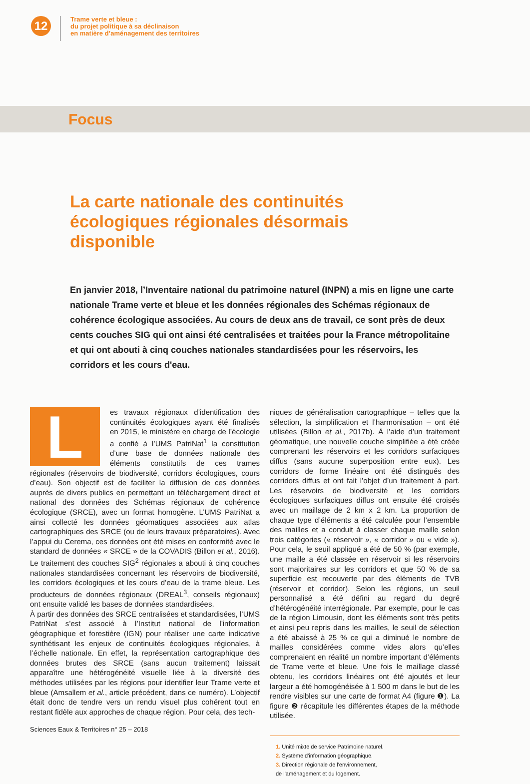12
Trame verte et bleue :
du projet politique à sa déclinaison
en matière d’aménagement des territoires
Focus
La carte nationale des continuités écologiques régionales désormais disponible
En janvier 2018, l’Inventaire national du patrimoine naturel (INPN) a mis en ligne une carte nationale Trame verte et bleue et les données régionales des Schémas régionaux de cohérence écologique associées. Au cours de deux ans de travail, ce sont près de deux cents couches SIG qui ont ainsi été centralisées et traitées pour la France métropolitaine et qui ont abouti à cinq couches nationales standardisées pour les réservoirs, les corridors et les cours d'eau.
L
es travaux régionaux d’identification des continuités écologiques ayant été finalisés en 2015, le ministère en charge de l’écologie a confié à l’UMS PatriNat<sup>1</sup> la constitution d’une base de données nationale des éléments constitutifs de ces trames régionales (réservoirs de biodiversité, corridors écologiques, cours d’eau). Son objectif est de faciliter la diffusion de ces données auprès de divers publics en permettant un téléchargement direct et national des données des Schémas régionaux de cohérence écologique (SRCE), avec un format homogène. L’UMS PatriNat a ainsi collecté les données géomatiques associées aux atlas cartographiques des SRCE (ou de leurs travaux préparatoires). Avec l’appui du Cerema, ces données ont été mises en conformité avec le standard de données « SRCE » de la COVADIS (Billon et al., 2016). Le traitement des couches SIG<sup>2</sup> régionales a abouti à cinq couches nationales standardisées concernant les réservoirs de biodiversité, les corridors écologiques et les cours d’eau de la trame bleue. Les producteurs de données régionaux (DREAL<sup>3</sup>, conseils régionaux) ont ensuite validé les bases de données standardisées.
À partir des données des SRCE centralisées et standardisées, l’UMS PatriNat s’est associé à l’Institut national de l'information géographique et forestière (IGN) pour réaliser une carte indicative synthétisant les enjeux de continuités écologiques régionales, à l’échelle nationale. En effet, la représentation cartographique des données brutes des SRCE (sans aucun traitement) laissait apparaître une hétérogénéité visuelle liée à la diversité des méthodes utilisées par les régions pour identifier leur Trame verte et bleue (Amsallem et al., article précédent, dans ce numéro). L’objectif était donc de tendre vers un rendu visuel plus cohérent tout en restant fidèle aux approches de chaque région. Pour cela, des tech-
niques de généralisation cartographique – telles que la sélection, la simplification et l’harmonisation – ont été utilisées (Billon et al., 2017b). À l’aide d’un traitement géomatique, une nouvelle couche simplifiée a été créée comprenant les réservoirs et les corridors surfaciques diffus (sans aucune superposition entre eux). Les corridors de forme linéaire ont été distingués des corridors diffus et ont fait l’objet d’un traitement à part. Les réservoirs de biodiversité et les corridors écologiques surfaciques diffus ont ensuite été croisés avec un maillage de 2 km x 2 km. La proportion de chaque type d’éléments a été calculée pour l’ensemble des mailles et a conduit à classer chaque maille selon trois catégories (« réservoir », « corridor » ou « vide »). Pour cela, le seuil appliqué a été de 50 % (par exemple, une maille a été classée en réservoir si les réservoirs sont majoritaires sur les corridors et que 50 % de sa superficie est recouverte par des éléments de TVB (réservoir et corridor). Selon les régions, un seuil personnalisé a été défini au regard du degré d’hétérogénéité interrégionale. Par exemple, pour le cas de la région Limousin, dont les éléments sont très petits et ainsi peu repris dans les mailles, le seuil de sélection a été abaissé à 25 % ce qui a diminué le nombre de mailles considérées comme vides alors qu’elles comprenaient en réalité un nombre important d’éléments de Trame verte et bleue. Une fois le maillage classé obtenu, les corridors linéaires ont été ajoutés et leur largeur a été homogénéisée à 1 500 m dans le but de les rendre visibles sur une carte de format A4 (figure ❶). La figure ❷ récapitule les différentes étapes de la méthode utilisée.
1. Unité mixte de service Patrimoine naturel.
2. Système d'information géographique.
3. Direction régionale de l'environnement,
de l'aménagement et du logement.
Sciences Eaux & Territoires n° 25 – 2018